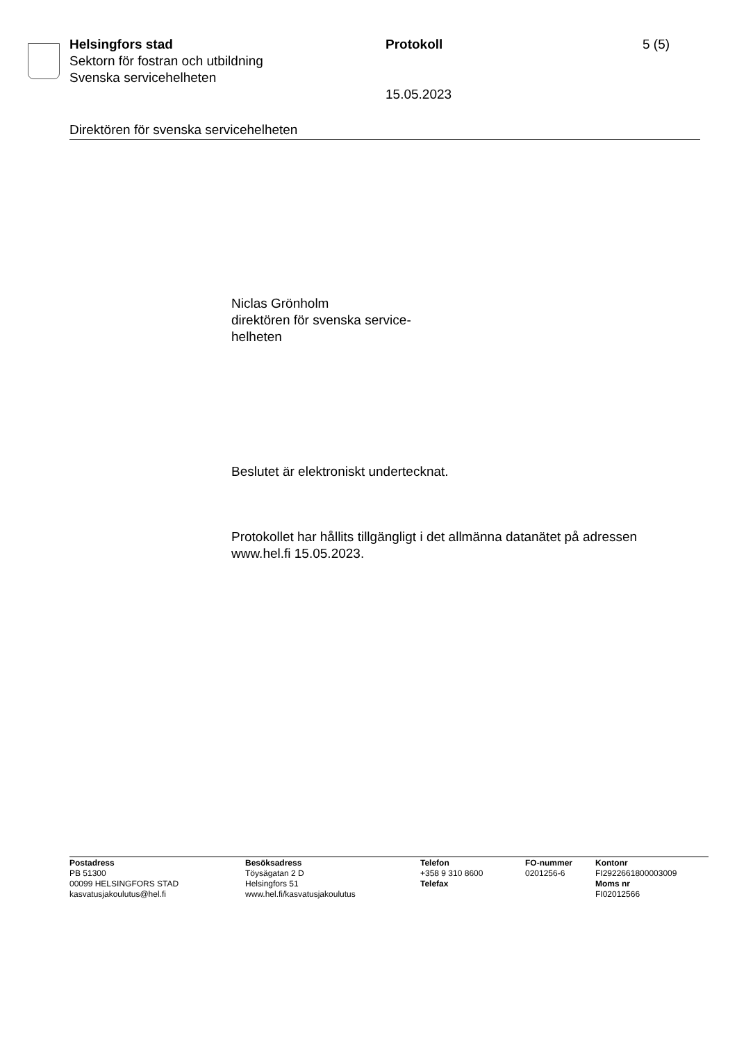Helsingfors stad
Sektorn för fostran och utbildning
Svenska servicehelheten
Protokoll
15.05.2023
5 (5)
Direktören för svenska servicehelheten
Niclas Grönholm
direktören för svenska service-
helheten
Beslutet är elektroniskt undertecknat.
Protokollet har hållits tillgängligt i det allmänna datanätet på adressen
www.hel.fi 15.05.2023.
Postadress
PB 51300
00099 HELSINGFORS STAD
kasvatusjakoulutus@hel.fi
Besöksadress
Töysägatan 2 D
Helsingfors 51
www.hel.fi/kasvatusjakoulutus
Telefon
+358 9 310 8600
Telefax
FO-nummer
0201256-6
Kontonr
FI2922661800003009
Moms nr
FI02012566